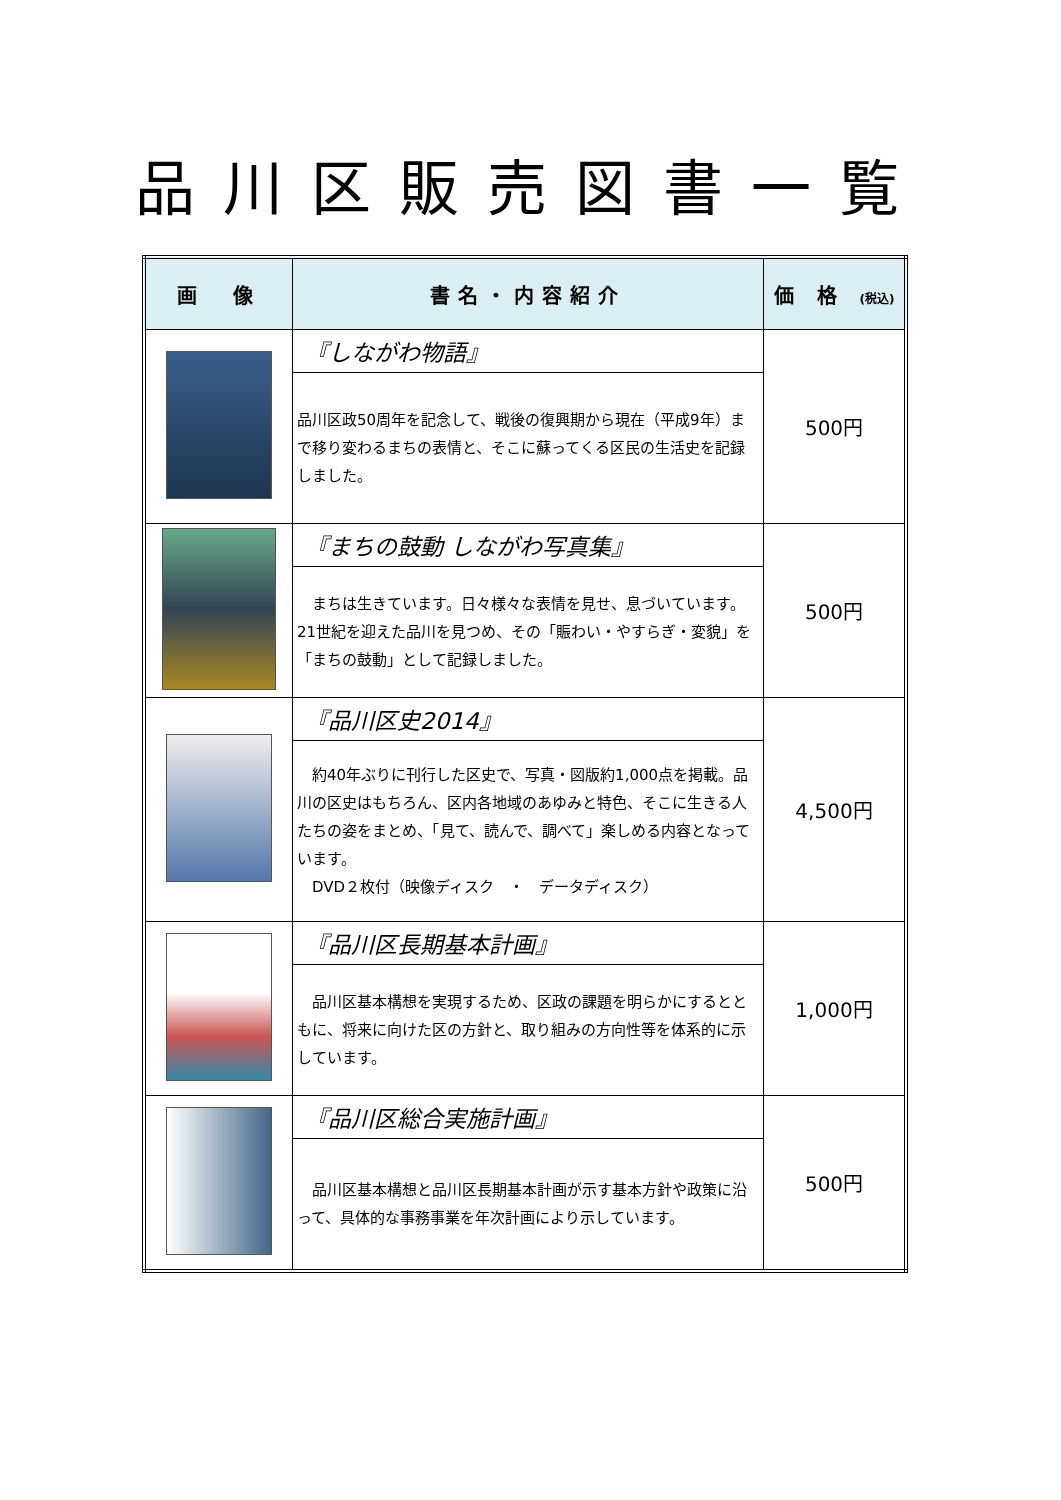品川区販売図書一覧
| 画 像 | 書名・内容紹介 | 価 格 (税込) |
| --- | --- | --- |
| | 『しながわ物語』 | 500円 |
| | 品川区政50周年を記念して、戦後の復興期から現在（平成9年）まで移り変わるまちの表情と、そこに蘇ってくる区民の生活史を記録しました。 | |
| | 『まちの鼓動 しながわ写真集』 | 500円 |
| | まちは生きています。日々様々な表情を見せ、息づいています。21世紀を迎えた品川を見つめ、その「賑わい・やすらぎ・変貌」を「まちの鼓動」として記録しました。 | |
| | 『品川区史2014』 | 4,500円 |
| | 約40年ぶりに刊行した区史で、写真・図版約1,000点を掲載。品川の区史はもちろん、区内各地域のあゆみと特色、そこに生きる人たちの姿をまとめ、「見て、読んで、調べて」楽しめる内容となっています。 DVD２枚付（映像ディスク ・ データディスク） | |
| | 『品川区長期基本計画』 | 1,000円 |
| | 品川区基本構想を実現するため、区政の課題を明らかにするとともに、将来に向けた区の方針と、取り組みの方向性等を体系的に示しています。 | |
| | 『品川区総合実施計画』 | 500円 |
| | 品川区基本構想と品川区長期基本計画が示す基本方針や政策に沿って、具体的な事務事業を年次計画により示しています。 | |